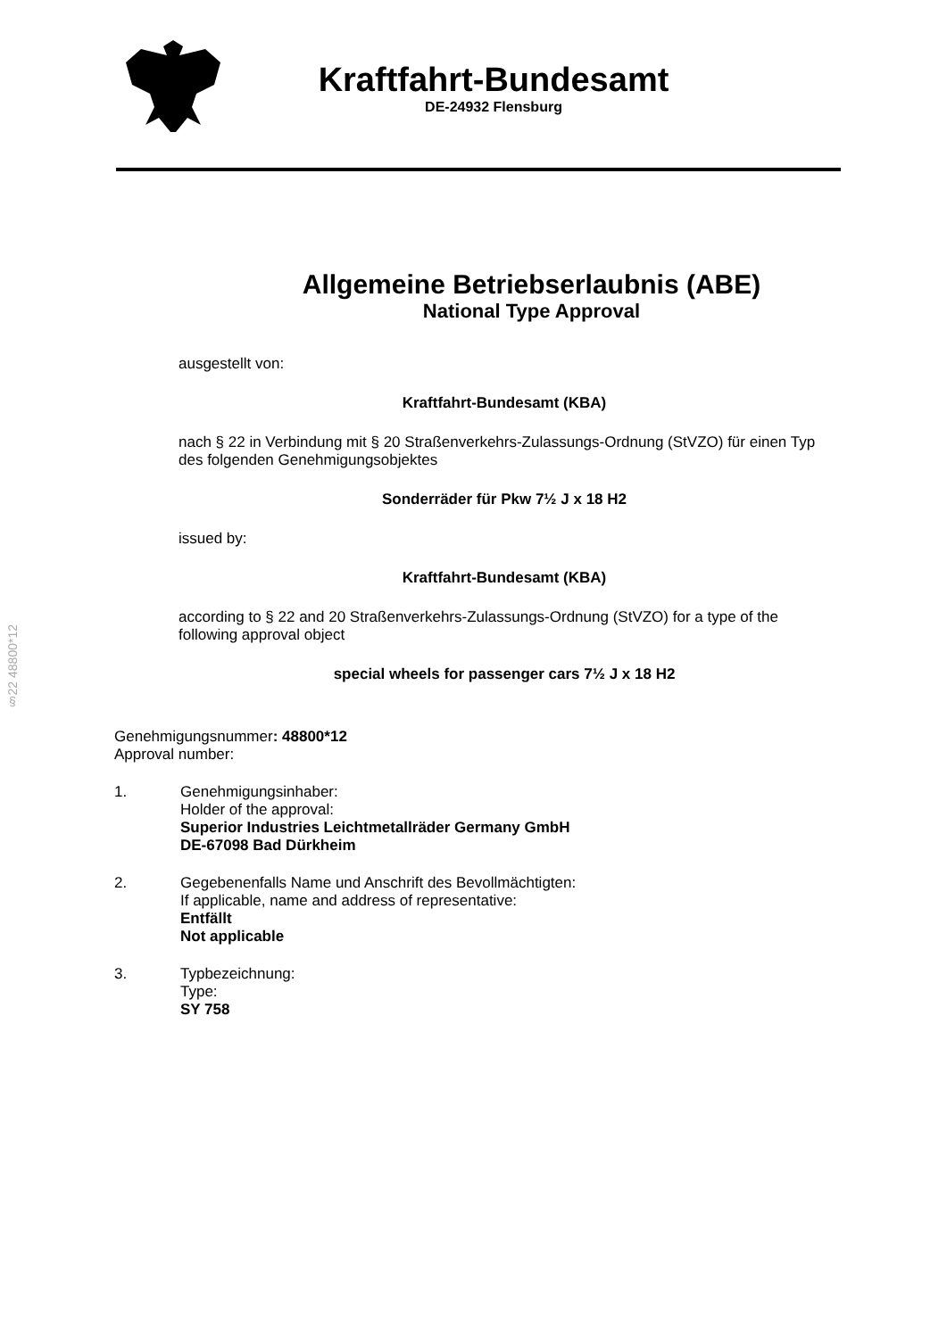Kraftfahrt-Bundesamt
DE-24932 Flensburg
Allgemeine Betriebserlaubnis (ABE)
National Type Approval
ausgestellt von:
Kraftfahrt-Bundesamt (KBA)
nach § 22 in Verbindung mit § 20 Straßenverkehrs-Zulassungs-Ordnung (StVZO) für einen Typ des folgenden Genehmigungsobjektes
Sonderräder für Pkw 7½ J x 18 H2
issued by:
Kraftfahrt-Bundesamt (KBA)
according to § 22 and 20 Straßenverkehrs-Zulassungs-Ordnung (StVZO) for a type of the following approval object
special wheels for passenger cars 7½ J x 18 H2
§22 48800*12
Genehmigungsnummer: 48800*12
Approval number:
1. Genehmigungsinhaber:
Holder of the approval:
Superior Industries Leichtmetallräder Germany GmbH
DE-67098 Bad Dürkheim
2. Gegebenenfalls Name und Anschrift des Bevollmächtigten:
If applicable, name and address of representative:
Entfällt
Not applicable
3. Typbezeichnung:
Type:
SY 758